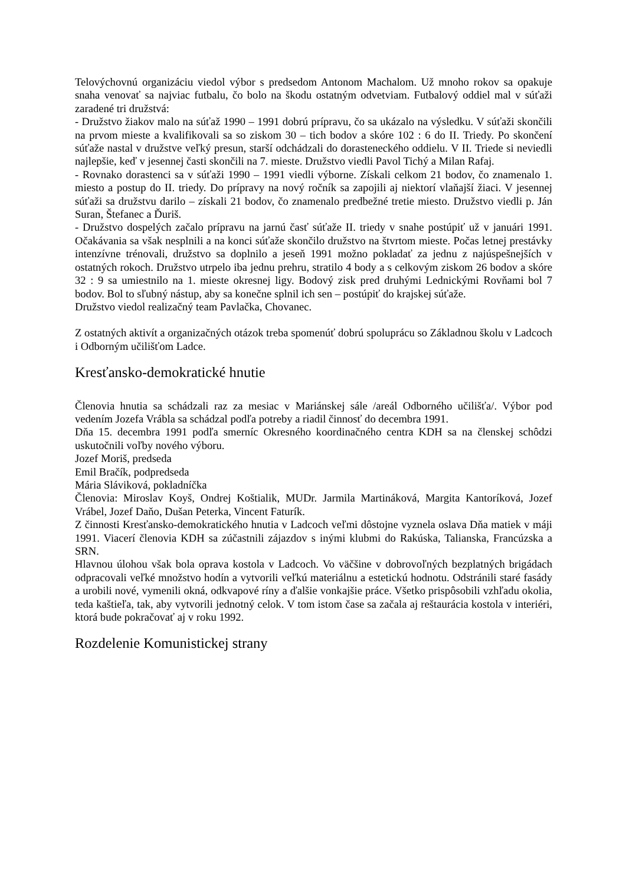Telovýchovnú organizáciu viedol výbor s predsedom Antonom Machalom. Už mnoho rokov sa opakuje snaha venovať sa najviac futbalu, čo bolo na škodu ostatným odvetviam. Futbalový oddiel mal v súťaži zaradené tri družstvá:
- Družstvo žiakov malo na súťaž 1990 – 1991 dobrú prípravu, čo sa ukázalo na výsledku. V súťaži skončili na prvom mieste a kvalifikovali sa so ziskom 30 – tich bodov a skóre 102 : 6 do II. Triedy. Po skončení súťaže nastal v družstve veľký presun, starší odchádzali do dorasteneckého oddielu. V II. Triede si neviedli najlepšie, keď v jesennej časti skončili na 7. mieste. Družstvo viedli Pavol Tichý a Milan Rafaj.
- Rovnako dorastenci sa v súťaži 1990 – 1991 viedli výborne. Získali celkom 21 bodov, čo znamenalo 1. miesto a postup do II. triedy. Do prípravy na nový ročník sa zapojili aj niektorí vlaňajší žiaci. V jesennej súťaži sa družstvu darilo – získali 21 bodov, čo znamenalo predbežné tretie miesto. Družstvo viedli p. Ján Suran, Štefanec a Ďuriš.
- Družstvo dospelých začalo prípravu na jarnú časť súťaže II. triedy v snahe postúpiť už v januári 1991. Očakávania sa však nesplnili a na konci súťaže skončilo družstvo na štvrtom mieste. Počas letnej prestávky intenzívne trénovali, družstvo sa doplnilo a jeseň 1991 možno pokladať za jednu z najúspešnejších v ostatných rokoch. Družstvo utrpelo iba jednu prehru, stratilo 4 body a s celkovým ziskom 26 bodov a skóre 32 : 9 sa umiestnilo na 1. mieste okresnej ligy. Bodový zisk pred druhými Lednickými Rovňami bol 7 bodov. Bol to sľubný nástup, aby sa konečne splnil ich sen – postúpiť do krajskej súťaže.
Družstvo viedol realizačný team Pavlačka, Chovanec.
Z ostatných aktivít a organizačných otázok treba spomenúť dobrú spoluprácu so Základnou školu v Ladcoch i Odborným učilišťom Ladce.
Kresťansko-demokratické hnutie
Členovia hnutia sa schádzali raz za mesiac v Mariánskej sále /areál Odborného učilišťa/. Výbor pod vedením Jozefa Vrábla sa schádzal podľa potreby a riadil činnosť do decembra 1991.
Dňa 15. decembra 1991 podľa smerníc Okresného koordinačného centra KDH sa na členskej schôdzi uskutočnili voľby nového výboru.
Jozef Moriš, predseda
Emil Bračík, podpredseda
Mária Sláviková, pokladníčka
Členovia: Miroslav Koyš, Ondrej Koštialik, MUDr. Jarmila Martináková, Margita Kantoríková, Jozef Vrábel, Jozef Daňo, Dušan Peterka, Vincent Faturík.
Z činnosti Kresťansko-demokratického hnutia v Ladcoch veľmi dôstojne vyznela oslava Dňa matiek v máji 1991. Viacerí členovia KDH sa zúčastnili zájazdov s inými klubmi do Rakúska, Talianska, Francúzska a SRN.
Hlavnou úlohou však bola oprava kostola v Ladcoch. Vo väčšine v dobrovoľných bezplatných brigádach odpracovali veľké množstvo hodín a vytvorili veľkú materiálnu a estetickú hodnotu. Odstránili staré fasády a urobili nové, vymenili okná, odkvapové ríny a ďalšie vonkajšie práce. Všetko prispôsobili vzhľadu okolia, teda kaštieľa, tak, aby vytvorili jednotný celok. V tom istom čase sa začala aj reštaurácia kostola v interiéri, ktorá bude pokračovať aj v roku 1992.
Rozdelenie Komunistickej strany